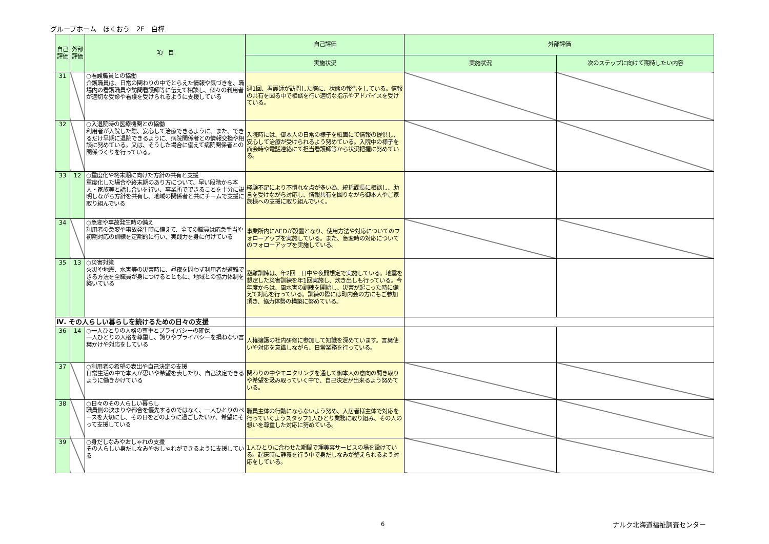グループホーム　ほくおう　2F　白樺
| 自己評価 | 外部評価 | 項 目 | 自己評価 | 外部評価 | |
| --- | --- | --- | --- | --- | --- |
| | | | 実施状況 | 実施状況 | 次のステップに向けて期待したい内容 |
| 31 | | ○看護職員との協働 介護職員は、日常の関わりの中でとらえた情報や気づきを、職場内の看護職員や訪問看護師等に伝えて相談し、個々の利用者が適切な受診や看護を受けられるように支援している | 週1回、看護師が訪問した際に、状態の報告をしている。情報の共有を図る中で相談を行い適切な指示やアドバイスを受けている。 | | |
| 32 | | ○入退院時の医療機関との協働 利用者が入院した際、安心して治療できるように、また、できるだけ早期に退院できるように、病院関係者との情報交換や相談に努めている。又は、そうした場合に備えて病院関係者との関係づくりを行っている。 | 入院時には、御本人の日常の様子を紙面にて情報の提供し、安心して治療が受けられるよう努めている。入院中の様子を面会時や電話連絡にて担当看護師等から状況把握に努めている。 | | |
| 33 | 12 | ○重度化や終末期に向けた方針の共有と支援 重度化した場合や終末期のあり方について、早い段階から本人・家族等と話し合いを行い、事業所でできることを十分に説明しながら方針を共有し、地域の関係者と共にチームで支援に取り組んでいる | 経験不足により不慣れな点が多い為、統括課長に相談し、助言を受けながら対応し、情報共有を図りながら御本人やご家族様への支援に取り組んでいく。 | | |
| 34 | | ○急変や事故発生時の備え 利用者の急変や事故発生時に備えて、全ての職員は応急手当や初期対応の訓練を定期的に行い、実践力を身に付けている | 事業所内にAEDが設置となり、使用方法や対応についてのフォローアップを実施している。また、急変時の対応についてのフォローアップを実施している。 | | |
| 35 | 13 | ○災害対策 火災や地震、水害等の災害時に、昼夜を問わず利用者が避難できる方法を全職員が身につけるとともに、地域との協力体制を築いている | 避難訓練は、年2回 日中や夜間想定で実施している。地震を想定した災害訓練を年1回実施し、炊き出しも行っている。今年度からは、風水害の訓練を開始し、災害が起こった時に備えて対応を行っている。訓練の際には町内会の方にもご参加頂き、協力体勢の構築に努めている。 | | |
| Ⅳ. その人らしい暮らしを続けるための日々の支援 | | | | | |
| 36 | 14 | ○一人ひとりの人格の尊重とプライバシーの確保 一人ひとりの人格を尊重し、誇りやプライバシーを損ねない言葉かけや対応をしている | 人権擁護の社内研修に参加して知識を深めています。言葉使いや対応を意識しながら、日常業務を行っている。 | | |
| 37 | | ○利用者の希望の表出や自己決定の支援 日常生活の中で本人が思いや希望を表したり、自己決定できるように働きかけている | 関わりの中やモニタリングを通して御本人の意向の聞き取りや希望を汲み取っていく中で、自己決定が出来るよう努めている。 | | |
| 38 | | ○日々のその人らしい暮らし 職員側の決まりや都合を優先するのではなく、一人ひとりのペースを大切にし、その日をどのように過ごしたいか、希望にそって支援している | 職員主体の行動にならないよう努め、入居者様主体で対応を行っていくようスタッフ1人ひとり業務に取り組み、その人の想いを尊重した対応に努めている。 | | |
| 39 | | ○身だしなみやおしゃれの支援 その人らしい身だしなみやおしゃれができるように支援している | 1人ひとりに合わせた期間で理美容サービスの場を設けている。起床時に静養を行う中で身だしなみが整えられるよう対応をしている。 | | |
6 ナルク北海道福祉調査センター